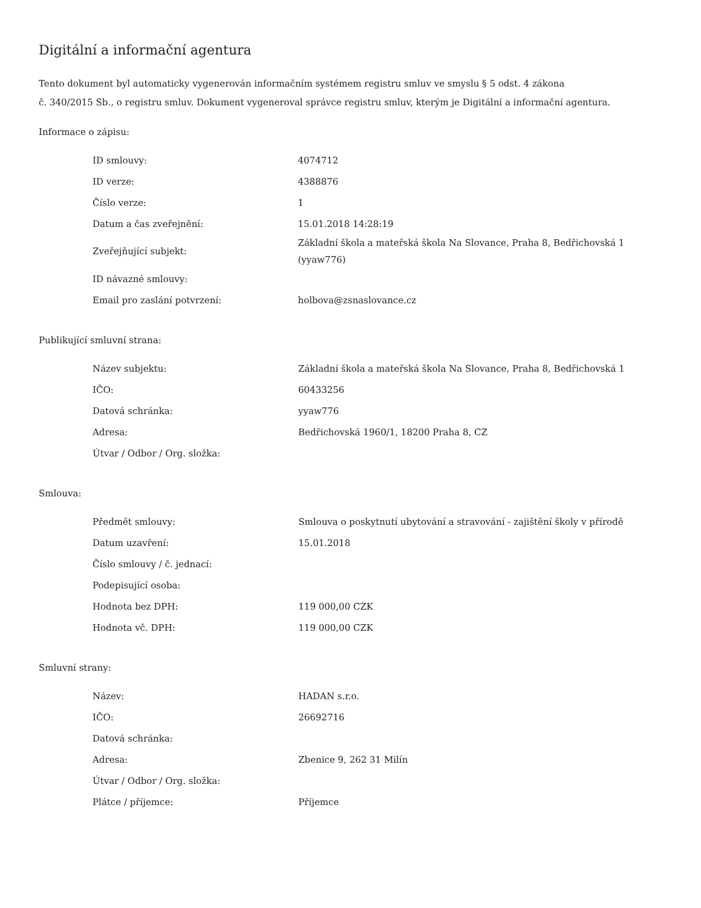Digitální a informační agentura
Tento dokument byl automaticky vygenerován informačním systémem registru smluv ve smyslu § 5 odst. 4 zákona
č. 340/2015 Sb., o registru smluv. Dokument vygeneroval správce registru smluv, kterým je Digitální a informační agentura.
Informace o zápisu:
| ID smlouvy: | 4074712 |
| ID verze: | 4388876 |
| Číslo verze: | 1 |
| Datum a čas zveřejnění: | 15.01.2018 14:28:19 |
| Zveřejňující subjekt: | Základní škola a mateřská škola Na Slovance, Praha 8, Bedřichovská 1 (yyaw776) |
| ID návazné smlouvy: | |
| Email pro zaslání potvrzení: | holbova@zsnaslovance.cz |
Publikující smluvní strana:
| Název subjektu: | Základní škola a mateřská škola Na Slovance, Praha 8, Bedřichovská 1 |
| IČO: | 60433256 |
| Datová schránka: | yyaw776 |
| Adresa: | Bedřichovská 1960/1, 18200 Praha 8, CZ |
| Útvar / Odbor / Org. složka: | |
Smlouva:
| Předmět smlouvy: | Smlouva o poskytnutí ubytování a stravování - zajištění školy v přírodě |
| Datum uzavření: | 15.01.2018 |
| Číslo smlouvy / č. jednací: | |
| Podepisující osoba: | |
| Hodnota bez DPH: | 119 000,00 CZK |
| Hodnota vč. DPH: | 119 000,00 CZK |
Smluvní strany:
| Název: | HADAN s.r.o. |
| IČO: | 26692716 |
| Datová schránka: | |
| Adresa: | Zbenice 9, 262 31 Milín |
| Útvar / Odbor / Org. složka: | |
| Plátce / příjemce: | Příjemce |